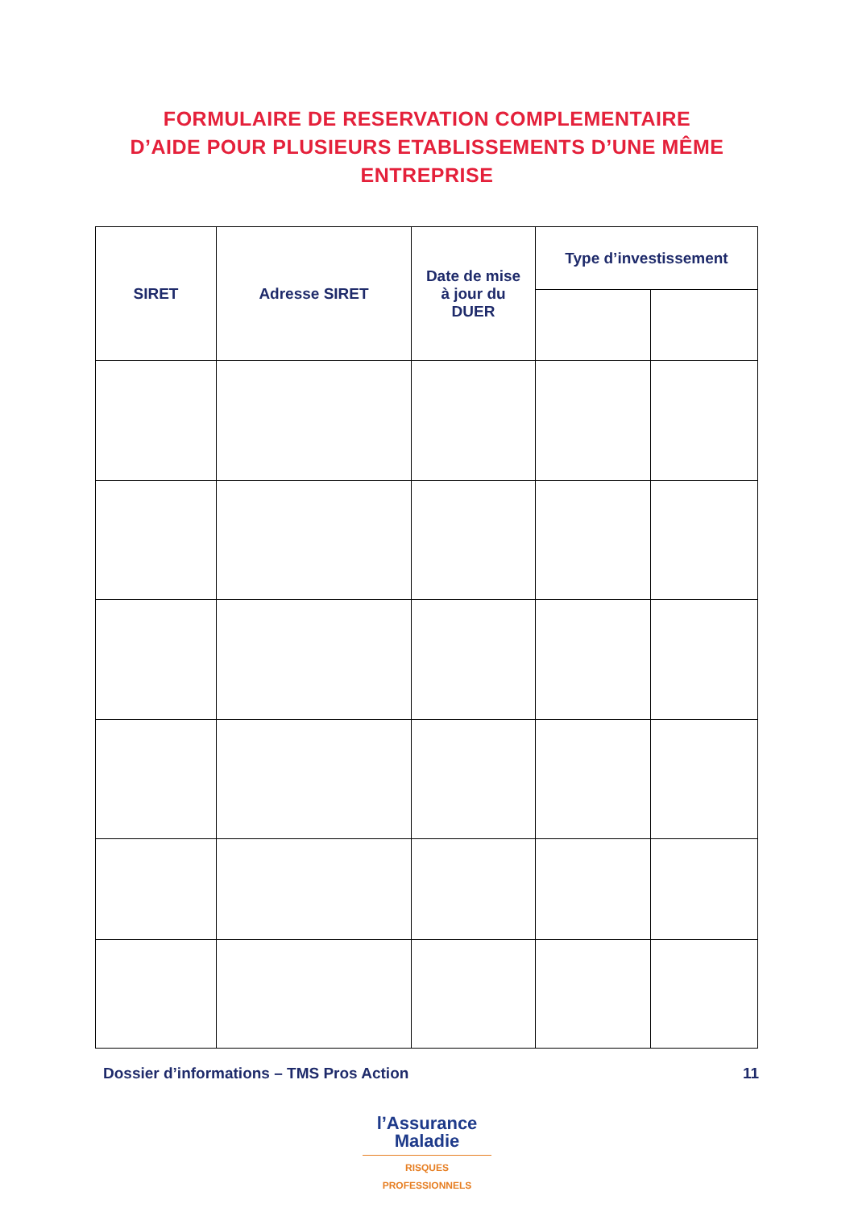FORMULAIRE DE RESERVATION COMPLEMENTAIRE
D’AIDE POUR PLUSIEURS ETABLISSEMENTS D’UNE MÊME
ENTREPRISE
| SIRET | Adresse SIRET | Date de mise à jour du DUER | Type d’investissement | |
| --- | --- | --- | --- | --- |
Dossier d’informations – TMS Pros Action 11
l’Assurance
Maladie
RISQUES PROFESSIONNELS